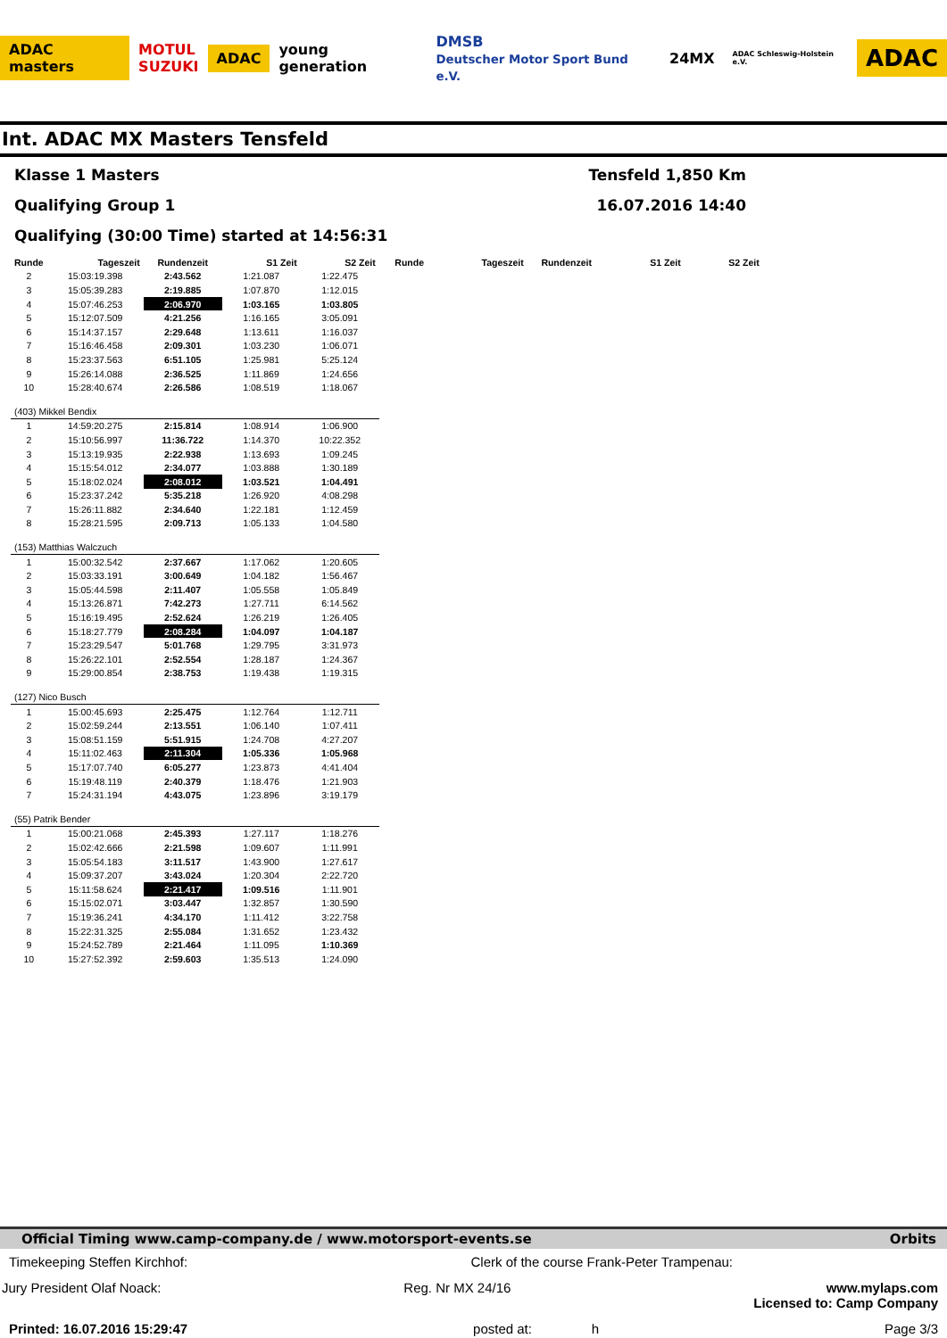ADAC masters MOTUL
SUZUKI ADAC young generation DMSB
Deutscher Motor Sport Bund e.V. 24MX ADAC Schleswig-Holstein e.V. ADAC
Int. ADAC MX Masters Tensfeld
Klasse 1 Masters Tensfeld 1,850 Km
Qualifying Group 1 16.07.2016 14:40
Qualifying (30:00 Time) started at 14:56:31
| Runde | Tageszeit | Rundenzeit | S1 Zeit | S2 Zeit | Runde | Tageszeit | Rundenzeit | S1 Zeit | S2 Zeit |
| --- | --- | --- | --- | --- | --- | --- | --- | --- | --- |
| 2 | 15:03:19.398 | 2:43.562 | 1:21.087 | 1:22.475 | | | | | |
| 3 | 15:05:39.283 | 2:19.885 | 1:07.870 | 1:12.015 | | | | | |
| 4 | 15:07:46.253 | 2:06.970 | 1:03.165 | 1:03.805 | | | | | |
| 5 | 15:12:07.509 | 4:21.256 | 1:16.165 | 3:05.091 | | | | | |
| 6 | 15:14:37.157 | 2:29.648 | 1:13.611 | 1:16.037 | | | | | |
| 7 | 15:16:46.458 | 2:09.301 | 1:03.230 | 1:06.071 | | | | | |
| 8 | 15:23:37.563 | 6:51.105 | 1:25.981 | 5:25.124 | | | | | |
| 9 | 15:26:14.088 | 2:36.525 | 1:11.869 | 1:24.656 | | | | | |
| 10 | 15:28:40.674 | 2:26.586 | 1:08.519 | 1:18.067 | | | | | |
| (403) Mikkel Bendix | | | | | | | | | |
| 1 | 14:59:20.275 | 2:15.814 | 1:08.914 | 1:06.900 | | | | | |
| 2 | 15:10:56.997 | 11:36.722 | 1:14.370 | 10:22.352 | | | | | |
| 3 | 15:13:19.935 | 2:22.938 | 1:13.693 | 1:09.245 | | | | | |
| 4 | 15:15:54.012 | 2:34.077 | 1:03.888 | 1:30.189 | | | | | |
| 5 | 15:18:02.024 | 2:08.012 | 1:03.521 | 1:04.491 | | | | | |
| 6 | 15:23:37.242 | 5:35.218 | 1:26.920 | 4:08.298 | | | | | |
| 7 | 15:26:11.882 | 2:34.640 | 1:22.181 | 1:12.459 | | | | | |
| 8 | 15:28:21.595 | 2:09.713 | 1:05.133 | 1:04.580 | | | | | |
| (153) Matthias Walczuch | | | | | | | | | |
| 1 | 15:00:32.542 | 2:37.667 | 1:17.062 | 1:20.605 | | | | | |
| 2 | 15:03:33.191 | 3:00.649 | 1:04.182 | 1:56.467 | | | | | |
| 3 | 15:05:44.598 | 2:11.407 | 1:05.558 | 1:05.849 | | | | | |
| 4 | 15:13:26.871 | 7:42.273 | 1:27.711 | 6:14.562 | | | | | |
| 5 | 15:16:19.495 | 2:52.624 | 1:26.219 | 1:26.405 | | | | | |
| 6 | 15:18:27.779 | 2:08.284 | 1:04.097 | 1:04.187 | | | | | |
| 7 | 15:23:29.547 | 5:01.768 | 1:29.795 | 3:31.973 | | | | | |
| 8 | 15:26:22.101 | 2:52.554 | 1:28.187 | 1:24.367 | | | | | |
| 9 | 15:29:00.854 | 2:38.753 | 1:19.438 | 1:19.315 | | | | | |
| (127) Nico Busch | | | | | | | | | |
| 1 | 15:00:45.693 | 2:25.475 | 1:12.764 | 1:12.711 | | | | | |
| 2 | 15:02:59.244 | 2:13.551 | 1:06.140 | 1:07.411 | | | | | |
| 3 | 15:08:51.159 | 5:51.915 | 1:24.708 | 4:27.207 | | | | | |
| 4 | 15:11:02.463 | 2:11.304 | 1:05.336 | 1:05.968 | | | | | |
| 5 | 15:17:07.740 | 6:05.277 | 1:23.873 | 4:41.404 | | | | | |
| 6 | 15:19:48.119 | 2:40.379 | 1:18.476 | 1:21.903 | | | | | |
| 7 | 15:24:31.194 | 4:43.075 | 1:23.896 | 3:19.179 | | | | | |
| (55) Patrik Bender | | | | | | | | | |
| 1 | 15:00:21.068 | 2:45.393 | 1:27.117 | 1:18.276 | | | | | |
| 2 | 15:02:42.666 | 2:21.598 | 1:09.607 | 1:11.991 | | | | | |
| 3 | 15:05:54.183 | 3:11.517 | 1:43.900 | 1:27.617 | | | | | |
| 4 | 15:09:37.207 | 3:43.024 | 1:20.304 | 2:22.720 | | | | | |
| 5 | 15:11:58.624 | 2:21.417 | 1:09.516 | 1:11.901 | | | | | |
| 6 | 15:15:02.071 | 3:03.447 | 1:32.857 | 1:30.590 | | | | | |
| 7 | 15:19:36.241 | 4:34.170 | 1:11.412 | 3:22.758 | | | | | |
| 8 | 15:22:31.325 | 2:55.084 | 1:31.652 | 1:23.432 | | | | | |
| 9 | 15:24:52.789 | 2:21.464 | 1:11.095 | 1:10.369 | | | | | |
| 10 | 15:27:52.392 | 2:59.603 | 1:35.513 | 1:24.090 | | | | | |
Official Timing www.camp-company.de / www.motorsport-events.se Orbits
Timekeeping Steffen Kirchhof: Clerk of the course Frank-Peter Trampenau:
Jury President Olaf Noack: Reg. Nr MX 24/16 www.mylaps.com
Licensed to: Camp Company
Printed: 16.07.2016 15:29:47 posted at: h Page 3/3